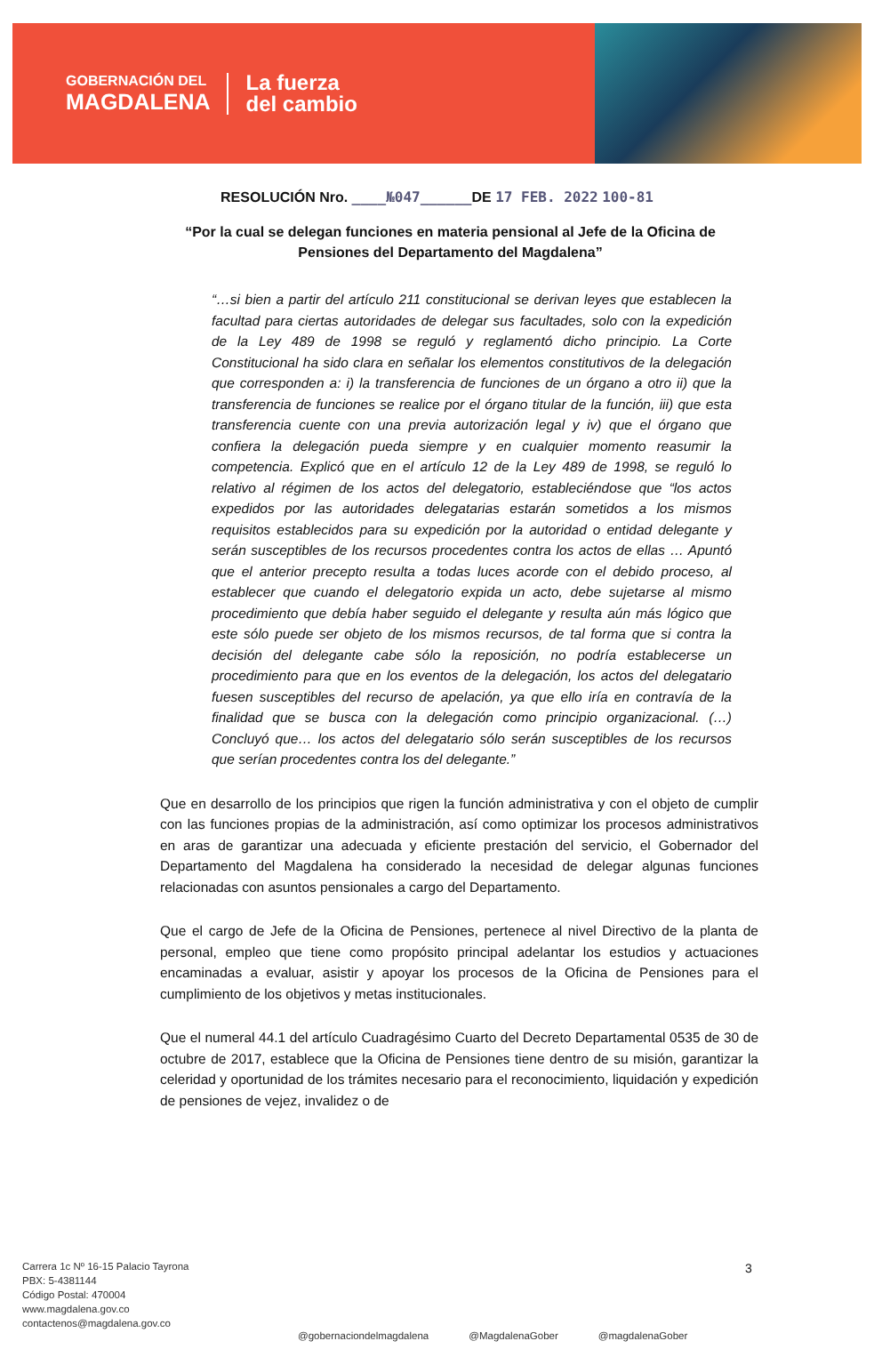GOBERNACIÓN DEL
MAGDALENA
La fuerza
del cambio
RESOLUCIÓN Nro. ____№047______DE 17 FEB. 2022 100-81
“Por la cual se delegan funciones en materia pensional al Jefe de la Oficina de Pensiones del Departamento del Magdalena”
“…si bien a partir del artículo 211 constitucional se derivan leyes que establecen la facultad para ciertas autoridades de delegar sus facultades, solo con la expedición de la Ley 489 de 1998 se reguló y reglamentó dicho principio. La Corte Constitucional ha sido clara en señalar los elementos constitutivos de la delegación que corresponden a: i) la transferencia de funciones de un órgano a otro ii) que la transferencia de funciones se realice por el órgano titular de la función, iii) que esta transferencia cuente con una previa autorización legal y iv) que el órgano que confiera la delegación pueda siempre y en cualquier momento reasumir la competencia. Explicó que en el artículo 12 de la Ley 489 de 1998, se reguló lo relativo al régimen de los actos del delegatorio, estableciéndose que “los actos expedidos por las autoridades delegatarias estarán sometidos a los mismos requisitos establecidos para su expedición por la autoridad o entidad delegante y serán susceptibles de los recursos procedentes contra los actos de ellas … Apuntó que el anterior precepto resulta a todas luces acorde con el debido proceso, al establecer que cuando el delegatorio expida un acto, debe sujetarse al mismo procedimiento que debía haber seguido el delegante y resulta aún más lógico que este sólo puede ser objeto de los mismos recursos, de tal forma que si contra la decisión del delegante cabe sólo la reposición, no podría establecerse un procedimiento para que en los eventos de la delegación, los actos del delegatario fuesen susceptibles del recurso de apelación, ya que ello iría en contravía de la finalidad que se busca con la delegación como principio organizacional. (…) Concluyó que… los actos del delegatario sólo serán susceptibles de los recursos que serían procedentes contra los del delegante.”
Que en desarrollo de los principios que rigen la función administrativa y con el objeto de cumplir con las funciones propias de la administración, así como optimizar los procesos administrativos en aras de garantizar una adecuada y eficiente prestación del servicio, el Gobernador del Departamento del Magdalena ha considerado la necesidad de delegar algunas funciones relacionadas con asuntos pensionales a cargo del Departamento.
Que el cargo de Jefe de la Oficina de Pensiones, pertenece al nivel Directivo de la planta de personal, empleo que tiene como propósito principal adelantar los estudios y actuaciones encaminadas a evaluar, asistir y apoyar los procesos de la Oficina de Pensiones para el cumplimiento de los objetivos y metas institucionales.
Que el numeral 44.1 del artículo Cuadragésimo Cuarto del Decreto Departamental 0535 de 30 de octubre de 2017, establece que la Oficina de Pensiones tiene dentro de su misión, garantizar la celeridad y oportunidad de los trámites necesario para el reconocimiento, liquidación y expedición de pensiones de vejez, invalidez o de
3
Carrera 1c Nº 16-15 Palacio Tayrona
PBX: 5-4381144
Código Postal: 470004
www.magdalena.gov.co
contactenos@magdalena.gov.co
@gobernaciondelmagdalena @MagdalenaGober @magdalenaGober